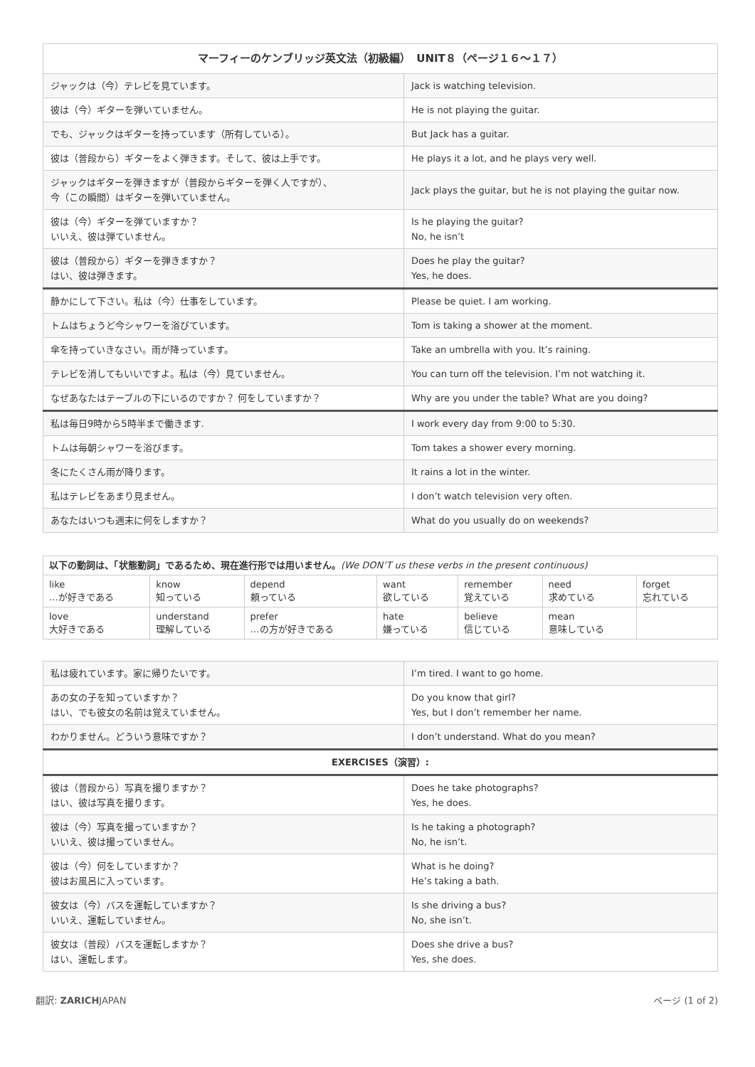| マーフィーのケンブリッジ英文法（初級編） UNIT８（ページ１６〜１７） | |
| --- | --- |
| ジャックは（今）テレビを見ています。 | Jack is watching television. |
| 彼は（今）ギターを弾いていません。 | He is not playing the guitar. |
| でも、ジャックはギターを持っています（所有している）。 | But Jack has a guitar. |
| 彼は（普段から）ギターをよく弾きます。そして、彼は上手です。 | He plays it a lot, and he plays very well. |
| ジャックはギターを弾きますが（普段からギターを弾く人ですが）、 今（この瞬間）はギターを弾いていません。 | Jack plays the guitar, but he is not playing the guitar now. |
| 彼は（今）ギターを弾ていますか？ いいえ、彼は弾ていません。 | Is he playing the guitar? No, he isn’t |
| 彼は（普段から）ギターを弾きますか？ はい、彼は弾きます。 | Does he play the guitar? Yes, he does. |
| 静かにして下さい。私は（今）仕事をしています。 | Please be quiet. I am working. |
| トムはちょうど今シャワーを浴びています。 | Tom is taking a shower at the moment. |
| 傘を持っていきなさい。雨が降っています。 | Take an umbrella with you. It’s raining. |
| テレビを消してもいいですよ。私は（今）見ていません。 | You can turn off the television. I’m not watching it. |
| なぜあなたはテーブルの下にいるのですか？ 何をしていますか？ | Why are you under the table? What are you doing? |
| 私は毎日9時から5時半まで働きます. | I work every day from 9:00 to 5:30. |
| トムは毎朝シャワーを浴びます。 | Tom takes a shower every morning. |
| 冬にたくさん雨が降ります。 | It rains a lot in the winter. |
| 私はテレビをあまり見ません。 | I don’t watch television very often. |
| あなたはいつも週末に何をしますか？ | What do you usually do on weekends? |
| 以下の動詞は、「状態動詞」であるため、現在進行形では用いません。 (We DON’T us these verbs in the present continuous) | | | | | | |
| like …が好きである | know 知っている | depend 頼っている | want 欲している | remember 覚えている | need 求めている | forget 忘れている |
| love 大好きである | understand 理解している | prefer …の方が好きである | hate 嫌っている | believe 信じている | mean 意味している | |
| 私は疲れています。家に帰りたいです。 | I’m tired. I want to go home. |
| あの女の子を知っていますか？ はい、でも彼女の名前は覚えていません。 | Do you know that girl? Yes, but I don’t remember her name. |
| わかりません。どういう意味ですか？ | I don’t understand. What do you mean? |
| EXERCISES（演習）: | |
| 彼は（普段から）写真を撮りますか？ はい、彼は写真を撮ります。 | Does he take photographs? Yes, he does. |
| 彼は（今）写真を撮っていますか？ いいえ、彼は撮っていません。 | Is he taking a photograph? No, he isn’t. |
| 彼は（今）何をしていますか？ 彼はお風呂に入っています。 | What is he doing? He’s taking a bath. |
| 彼女は（今）バスを運転していますか？ いいえ、運転していません。 | Is she driving a bus? No, she isn’t. |
| 彼女は（普段）バスを運転しますか？ はい、運転します。 | Does she drive a bus? Yes, she does. |
翻訳: ZARICHJAPAN ページ (1 of 2)